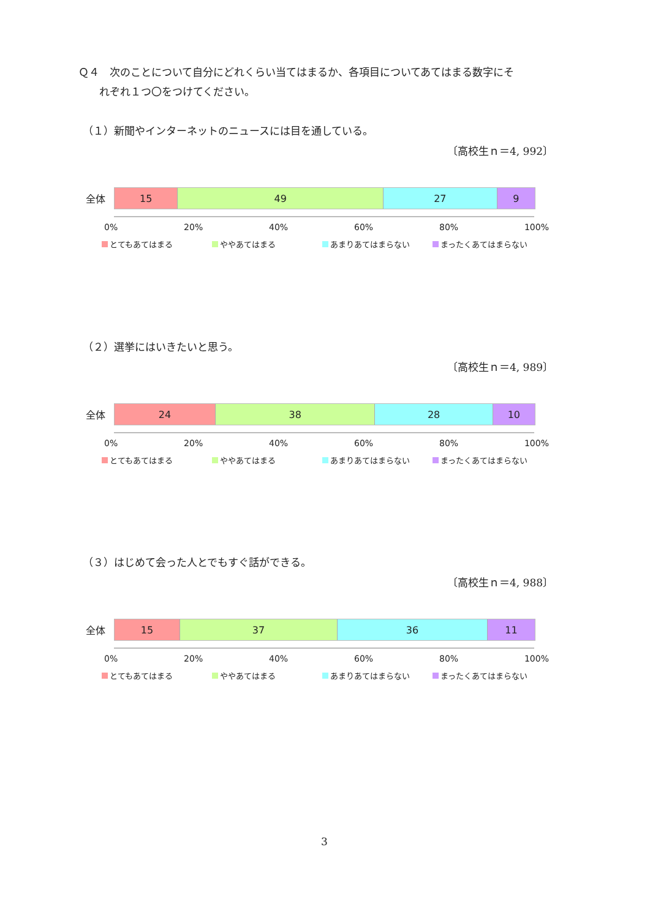Ｑ４　次のことについて自分にどれくらい当てはまるか、各項目についてあてはまる数字にそ
　　れぞれ１つ〇をつけてください。
（１）新聞やインターネットのニュースには目を通している。
〔高校生ｎ＝4, 992〕
全体
15 49 27 9
0% 20% 40% 60% 80% 100%
とてもあてはまる ややあてはまる あまりあてはまらない まったくあてはまらない
（２）選挙にはいきたいと思う。
〔高校生ｎ＝4, 989〕
全体
24 38 28 10
0% 20% 40% 60% 80% 100%
とてもあてはまる ややあてはまる あまりあてはまらない まったくあてはまらない
（３）はじめて会った人とでもすぐ話ができる。
〔高校生ｎ＝4, 988〕
全体
15 37 36 11
0% 20% 40% 60% 80% 100%
とてもあてはまる ややあてはまる あまりあてはまらない まったくあてはまらない
3